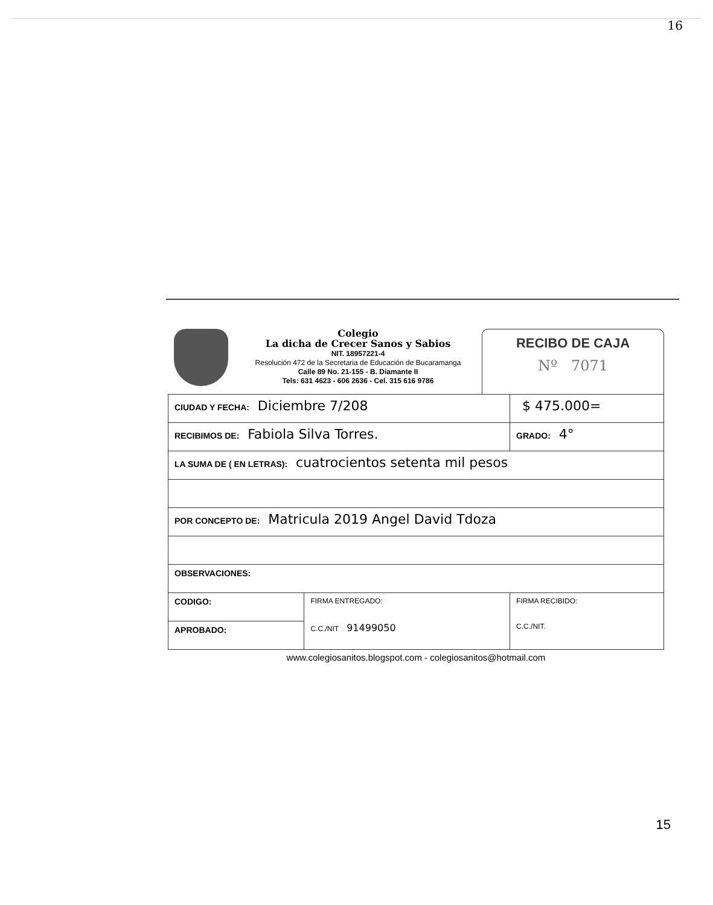16
Colegio
La dicha de Crecer Sanos y Sabios
NIT. 18957221-4
Resolución 472 de la Secretaria de Educación de Bucaramanga
Calle 89 No. 21-155 - B. Diamante II
Tels: 631 4623 - 606 2636 - Cel. 315 616 9786
RECIBO DE CAJA
Nº 7071
| CIUDAD Y FECHA: Diciembre 7/208 | | $ 475.000= |
| RECIBIMOS DE: Fabiola Silva Torres. | | GRADO: 4° |
| LA SUMA DE ( EN LETRAS): cuatrocientos setenta mil pesos | | |
| POR CONCEPTO DE: Matricula 2019 Angel David Tdoza | | |
| OBSERVACIONES: | | |
| CODIGO: | FIRMA ENTREGADO: C.C./NIT 91499050 | FIRMA RECIBIDO: C.C./NIT. |
| APROBADO: | | |
www.colegiosanitos.blogspot.com - colegiosanitos@hotmail.com
15